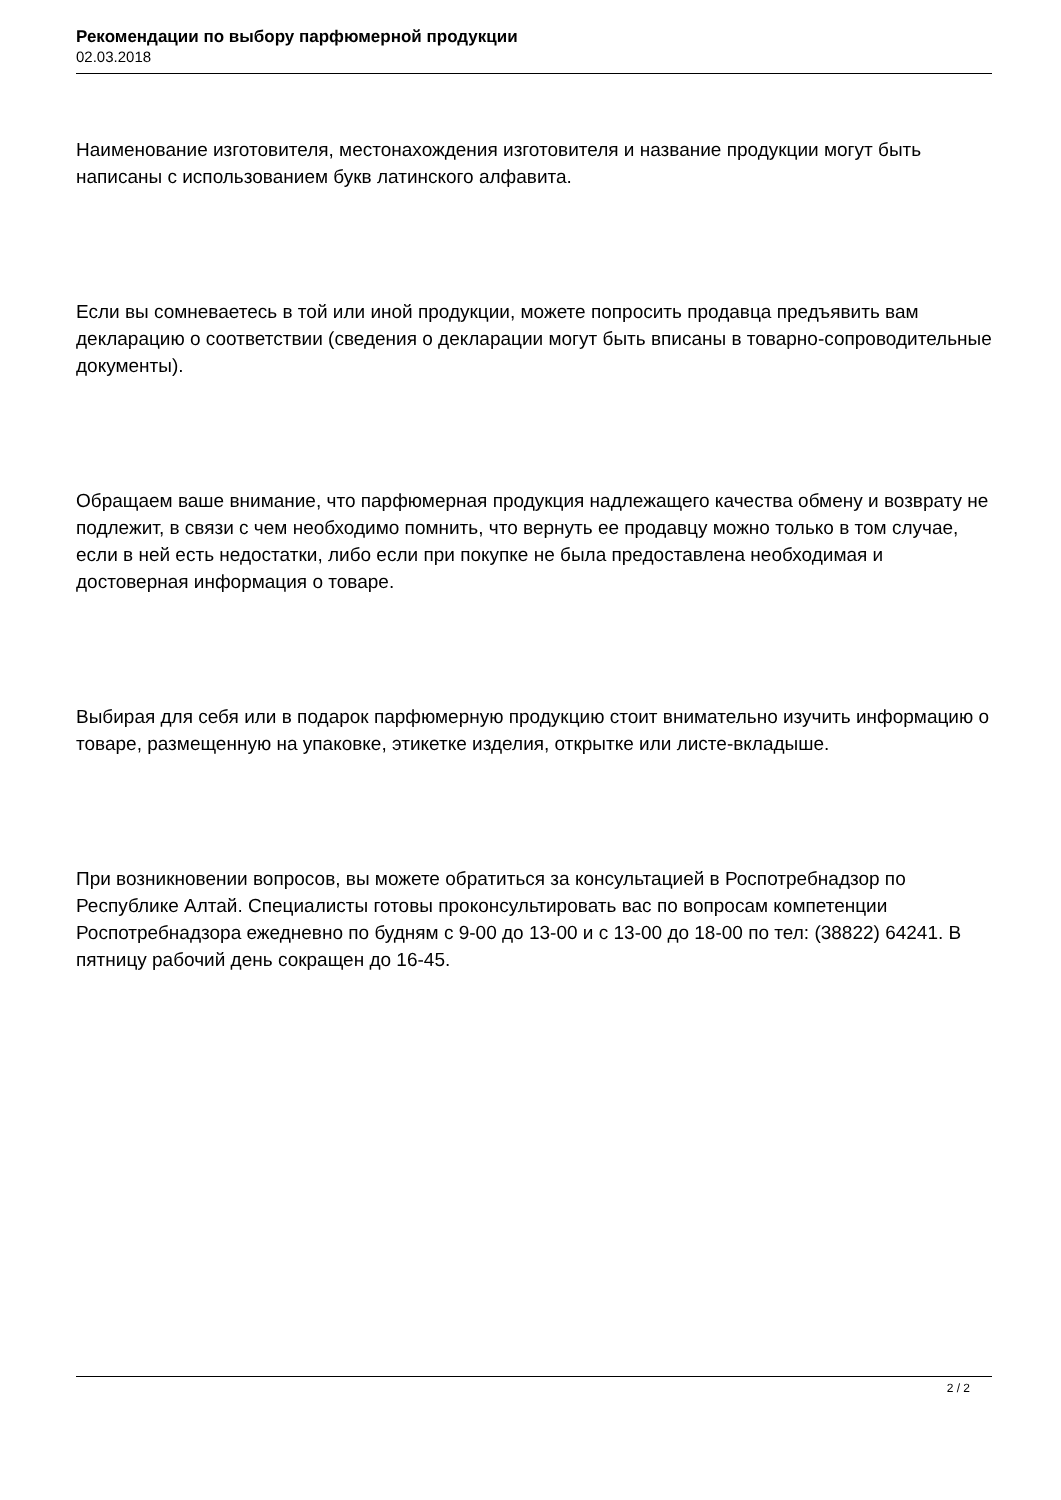Рекомендации по выбору парфюмерной продукции
02.03.2018
Наименование изготовителя, местонахождения изготовителя и название продукции могут быть написаны с использованием букв латинского алфавита.
Если вы сомневаетесь в той или иной продукции, можете попросить продавца предъявить вам декларацию о соответствии (сведения о декларации могут быть вписаны в товарно-сопроводительные документы).
Обращаем ваше внимание, что парфюмерная продукция надлежащего качества обмену и возврату не подлежит, в связи с чем необходимо помнить, что вернуть ее продавцу можно только в том случае, если в ней есть недостатки, либо если при покупке не была предоставлена необходимая и достоверная информация о товаре.
Выбирая для себя или в подарок парфюмерную продукцию стоит внимательно изучить информацию о товаре, размещенную на упаковке, этикетке изделия, открытке или листе-вкладыше.
При возникновении вопросов, вы можете обратиться за консультацией в Роспотребнадзор по Республике Алтай. Специалисты готовы проконсультировать вас по вопросам компетенции Роспотребнадзора ежедневно по будням с 9-00 до 13-00 и с 13-00 до 18-00 по тел: (38822) 64241. В пятницу рабочий день сокращен до 16-45.
2 / 2